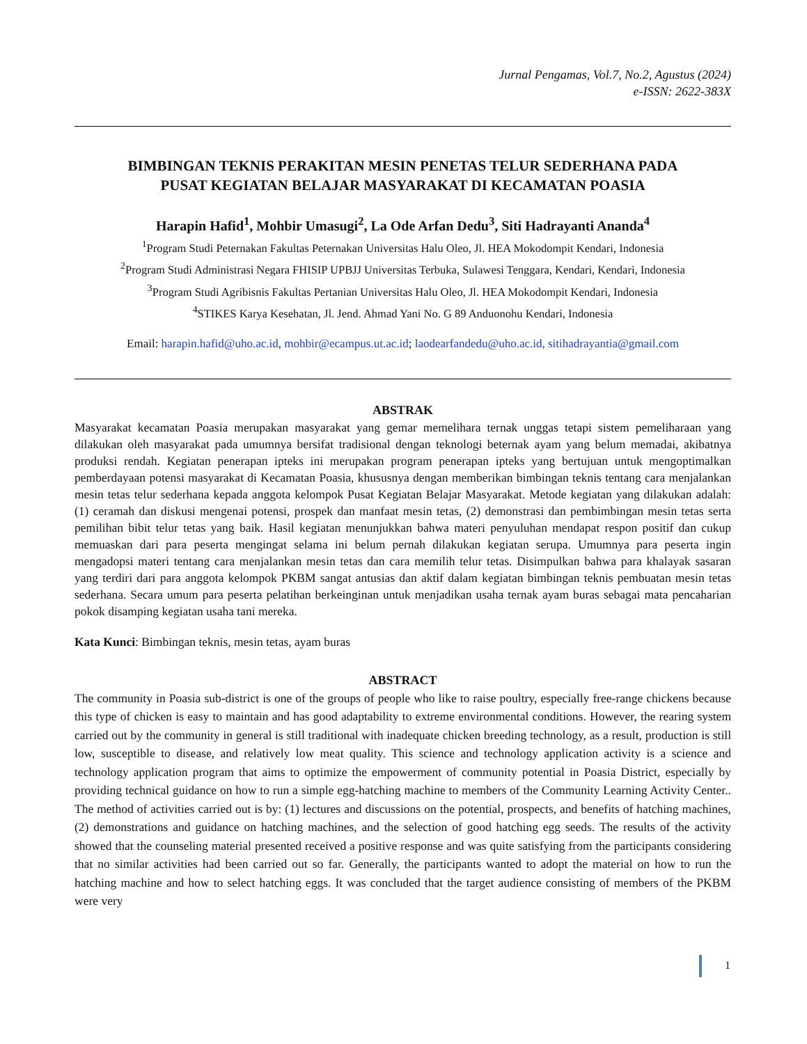Jurnal Pengamas, Vol.7, No.2, Agustus (2024)
e-ISSN: 2622-383X
BIMBINGAN TEKNIS PERAKITAN MESIN PENETAS TELUR SEDERHANA PADA
PUSAT KEGIATAN BELAJAR MASYARAKAT DI KECAMATAN POASIA
Harapin Hafid<sup>1</sup>, Mohbir Umasugi<sup>2</sup>, La Ode Arfan Dedu<sup>3</sup>, Siti Hadrayanti Ananda<sup>4</sup>
<sup>1</sup> Program Studi Peternakan Fakultas Peternakan Universitas Halu Oleo, Jl. HEA Mokodompit Kendari, Indonesia
<sup>2</sup> Program Studi Administrasi Negara FHISIP UPBJJ Universitas Terbuka, Sulawesi Tenggara, Kendari, Kendari, Indonesia
<sup>3</sup> Program Studi Agribisnis Fakultas Pertanian Universitas Halu Oleo, Jl. HEA Mokodompit Kendari, Indonesia
<sup>4</sup> STIKES Karya Kesehatan, Jl. Jend. Ahmad Yani No. G 89 Anduonohu Kendari, Indonesia
Email: harapin.hafid@uho.ac.id, mohbir@ecampus.ut.ac.id; laodearfandedu@uho.ac.id, sitihadrayantia@gmail.com
ABSTRAK
Masyarakat kecamatan Poasia merupakan masyarakat yang gemar memelihara ternak unggas tetapi sistem pemeliharaan yang dilakukan oleh masyarakat pada umumnya bersifat tradisional dengan teknologi beternak ayam yang belum memadai, akibatnya produksi rendah. Kegiatan penerapan ipteks ini merupakan program penerapan ipteks yang bertujuan untuk mengoptimalkan pemberdayaan potensi masyarakat di Kecamatan Poasia, khususnya dengan memberikan bimbingan teknis tentang cara menjalankan mesin tetas telur sederhana kepada anggota kelompok Pusat Kegiatan Belajar Masyarakat. Metode kegiatan yang dilakukan adalah: (1) ceramah dan diskusi mengenai potensi, prospek dan manfaat mesin tetas, (2) demonstrasi dan pembimbingan mesin tetas serta pemilihan bibit telur tetas yang baik. Hasil kegiatan menunjukkan bahwa materi penyuluhan mendapat respon positif dan cukup memuaskan dari para peserta mengingat selama ini belum pernah dilakukan kegiatan serupa. Umumnya para peserta ingin mengadopsi materi tentang cara menjalankan mesin tetas dan cara memilih telur tetas. Disimpulkan bahwa para khalayak sasaran yang terdiri dari para anggota kelompok PKBM sangat antusias dan aktif dalam kegiatan bimbingan teknis pembuatan mesin tetas sederhana. Secara umum para peserta pelatihan berkeinginan untuk menjadikan usaha ternak ayam buras sebagai mata pencaharian pokok disamping kegiatan usaha tani mereka.
Kata Kunci: Bimbingan teknis, mesin tetas, ayam buras
ABSTRACT
The community in Poasia sub-district is one of the groups of people who like to raise poultry, especially free-range chickens because this type of chicken is easy to maintain and has good adaptability to extreme environmental conditions. However, the rearing system carried out by the community in general is still traditional with inadequate chicken breeding technology, as a result, production is still low, susceptible to disease, and relatively low meat quality. This science and technology application activity is a science and technology application program that aims to optimize the empowerment of community potential in Poasia District, especially by providing technical guidance on how to run a simple egg-hatching machine to members of the Community Learning Activity Center.. The method of activities carried out is by: (1) lectures and discussions on the potential, prospects, and benefits of hatching machines, (2) demonstrations and guidance on hatching machines, and the selection of good hatching egg seeds. The results of the activity showed that the counseling material presented received a positive response and was quite satisfying from the participants considering that no similar activities had been carried out so far. Generally, the participants wanted to adopt the material on how to run the hatching machine and how to select hatching eggs. It was concluded that the target audience consisting of members of the PKBM were very
1